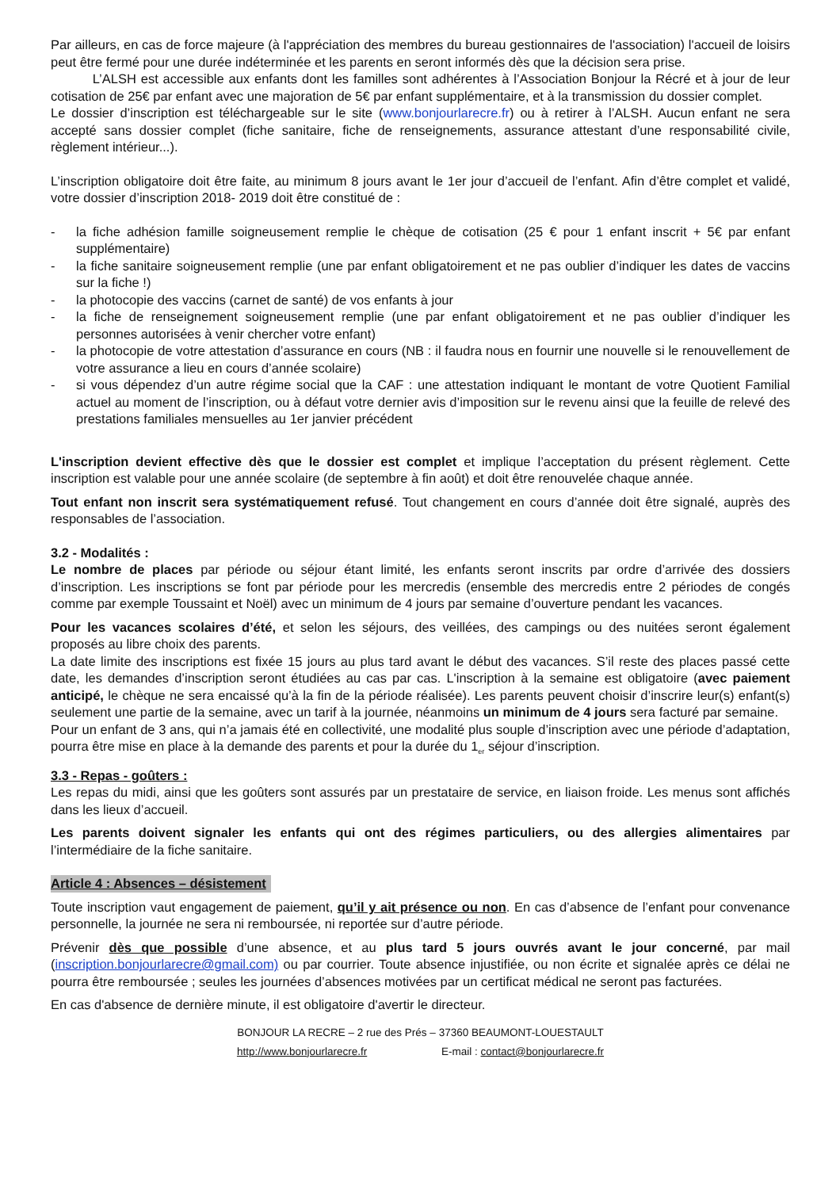Par ailleurs, en cas de force majeure (à l'appréciation des membres du bureau gestionnaires de l'association) l'accueil de loisirs peut être fermé pour une durée indéterminée et les parents en seront informés dès que la décision sera prise.
L’ALSH est accessible aux enfants dont les familles sont adhérentes à l’Association Bonjour la Récré et à jour de leur cotisation de 25€ par enfant avec une majoration de 5€ par enfant supplémentaire, et à la transmission du dossier complet.
Le dossier d’inscription est téléchargeable sur le site (www.bonjourlarecre.fr) ou à retirer à l’ALSH. Aucun enfant ne sera accepté sans dossier complet (fiche sanitaire, fiche de renseignements, assurance attestant d’une responsabilité civile, règlement intérieur...).
L’inscription obligatoire doit être faite, au minimum 8 jours avant le 1er jour d’accueil de l’enfant. Afin d’être complet et validé, votre dossier d’inscription 2018- 2019 doit être constitué de :
- la fiche adhésion famille soigneusement remplie le chèque de cotisation (25 € pour 1 enfant inscrit + 5€ par enfant supplémentaire)
- la fiche sanitaire soigneusement remplie (une par enfant obligatoirement et ne pas oublier d’indiquer les dates de vaccins sur la fiche !)
- la photocopie des vaccins (carnet de santé) de vos enfants à jour
- la fiche de renseignement soigneusement remplie (une par enfant obligatoirement et ne pas oublier d’indiquer les personnes autorisées à venir chercher votre enfant)
- la photocopie de votre attestation d’assurance en cours (NB : il faudra nous en fournir une nouvelle si le renouvellement de votre assurance a lieu en cours d’année scolaire)
- si vous dépendez d’un autre régime social que la CAF : une attestation indiquant le montant de votre Quotient Familial actuel au moment de l’inscription, ou à défaut votre dernier avis d’imposition sur le revenu ainsi que la feuille de relevé des prestations familiales mensuelles au 1er janvier précédent
L'inscription devient effective dès que le dossier est complet et implique l’acceptation du présent règlement. Cette inscription est valable pour une année scolaire (de septembre à fin août) et doit être renouvelée chaque année.
Tout enfant non inscrit sera systématiquement refusé. Tout changement en cours d’année doit être signalé, auprès des responsables de l’association.
3.2 - Modalités :
Le nombre de places par période ou séjour étant limité, les enfants seront inscrits par ordre d’arrivée des dossiers d’inscription. Les inscriptions se font par période pour les mercredis (ensemble des mercredis entre 2 périodes de congés comme par exemple Toussaint et Noël) avec un minimum de 4 jours par semaine d’ouverture pendant les vacances.
Pour les vacances scolaires d’été, et selon les séjours, des veillées, des campings ou des nuitées seront également proposés au libre choix des parents.
La date limite des inscriptions est fixée 15 jours au plus tard avant le début des vacances. S’il reste des places passé cette date, les demandes d’inscription seront étudiées au cas par cas. L'inscription à la semaine est obligatoire (avec paiement anticipé, le chèque ne sera encaissé qu’à la fin de la période réalisée). Les parents peuvent choisir d’inscrire leur(s) enfant(s) seulement une partie de la semaine, avec un tarif à la journée, néanmoins un minimum de 4 jours sera facturé par semaine.
Pour un enfant de 3 ans, qui n’a jamais été en collectivité, une modalité plus souple d’inscription avec une période d’adaptation, pourra être mise en place à la demande des parents et pour la durée du 1<sub>er</sub> séjour d’inscription.
3.3 - Repas - goûters :
Les repas du midi, ainsi que les goûters sont assurés par un prestataire de service, en liaison froide. Les menus sont affichés dans les lieux d’accueil.
Les parents doivent signaler les enfants qui ont des régimes particuliers, ou des allergies alimentaires par l’intermédiaire de la fiche sanitaire.
Article 4 : Absences – désistement
Toute inscription vaut engagement de paiement, qu’il y ait présence ou non. En cas d’absence de l’enfant pour convenance personnelle, la journée ne sera ni remboursée, ni reportée sur d’autre période.
Prévenir dès que possible d’une absence, et au plus tard 5 jours ouvrés avant le jour concerné, par mail (inscription.bonjourlarecre@gmail.com) ou par courrier. Toute absence injustifiée, ou non écrite et signalée après ce délai ne pourra être remboursée ; seules les journées d’absences motivées par un certificat médical ne seront pas facturées.
En cas d'absence de dernière minute, il est obligatoire d'avertir le directeur.
BONJOUR LA RECRE – 2 rue des Prés – 37360 BEAUMONT-LOUESTAULT
http://www.bonjourlarecre.fr E-mail : contact@bonjourlarecre.fr